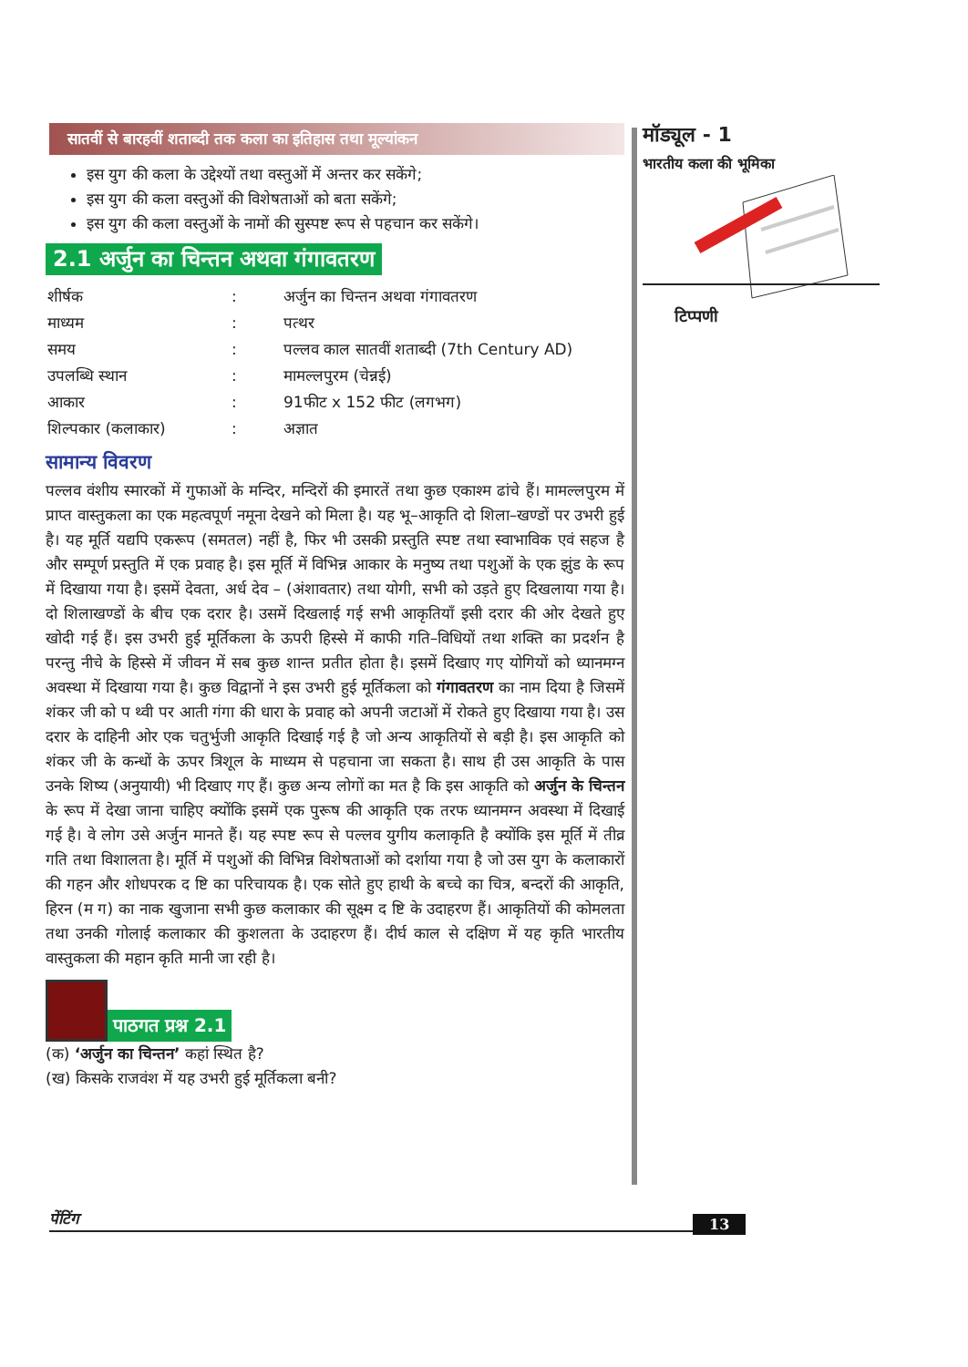सातवीं से बारहवीं शताब्दी तक कला का इतिहास तथा मूल्यांकन
इस युग की कला के उद्देश्यों तथा वस्तुओं में अन्तर कर सकेंगे;
इस युग की कला वस्तुओं की विशेषताओं को बता सकेंगे;
इस युग की कला वस्तुओं के नामों की सुस्पष्ट रूप से पहचान कर सकेंगे।
2.1 अर्जुन का चिन्तन अथवा गंगावतरण
| शीर्षक | : | अर्जुन का चिन्तन अथवा गंगावतरण |
| माध्यम | : | पत्थर |
| समय | : | पल्लव काल सातवीं शताब्दी (7th Century AD) |
| उपलब्धि स्थान | : | मामल्लपुरम (चेन्नई) |
| आकार | : | 91फीट x 152 फीट (लगभग) |
| शिल्पकार (कलाकार) | : | अज्ञात |
सामान्य विवरण
पल्लव वंशीय स्मारकों में गुफाओं के मन्दिर, मन्दिरों की इमारतें तथा कुछ एकाश्म ढांचे हैं। मामल्लपुरम में प्राप्त वास्तुकला का एक महत्वपूर्ण नमूना देखने को मिला है। यह भू–आकृति दो शिला–खण्डों पर उभरी हुई है। यह मूर्ति यद्यपि एकरूप (समतल) नहीं है, फिर भी उसकी प्रस्तुति स्पष्ट तथा स्वाभाविक एवं सहज है और सम्पूर्ण प्रस्तुति में एक प्रवाह है। इस मूर्ति में विभिन्न आकार के मनुष्य तथा पशुओं के एक झुंड के रूप में दिखाया गया है। इसमें देवता, अर्ध देव – (अंशावतार) तथा योगी, सभी को उड़ते हुए दिखलाया गया है। दो शिलाखण्डों के बीच एक दरार है। उसमें दिखलाई गई सभी आकृतियाँ इसी दरार की ओर देखते हुए खोदी गई हैं। इस उभरी हुई मूर्तिकला के ऊपरी हिस्से में काफी गति–विधियों तथा शक्ति का प्रदर्शन है परन्तु नीचे के हिस्से में जीवन में सब कुछ शान्त प्रतीत होता है। इसमें दिखाए गए योगियों को ध्यानमग्न अवस्था में दिखाया गया है। कुछ विद्वानों ने इस उभरी हुई मूर्तिकला को गंगावतरण का नाम दिया है जिसमें शंकर जी को प थ्वी पर आती गंगा की धारा के प्रवाह को अपनी जटाओं में रोकते हुए दिखाया गया है। उस दरार के दाहिनी ओर एक चतुर्भुजी आकृति दिखाई गई है जो अन्य आकृतियों से बड़ी है। इस आकृति को शंकर जी के कन्धों के ऊपर त्रिशूल के माध्यम से पहचाना जा सकता है। साथ ही उस आकृति के पास उनके शिष्य (अनुयायी) भी दिखाए गए हैं। कुछ अन्य लोगों का मत है कि इस आकृति को अर्जुन के चिन्तन के रूप में देखा जाना चाहिए क्योंकि इसमें एक पुरूष की आकृति एक तरफ ध्यानमग्न अवस्था में दिखाई गई है। वे लोग उसे अर्जुन मानते हैं। यह स्पष्ट रूप से पल्लव युगीय कलाकृति है क्योंकि इस मूर्ति में तीव्र गति तथा विशालता है। मूर्ति में पशुओं की विभिन्न विशेषताओं को दर्शाया गया है जो उस युग के कलाकारों की गहन और शोधपरक द ष्टि का परिचायक है। एक सोते हुए हाथी के बच्चे का चित्र, बन्दरों की आकृति, हिरन (म ग) का नाक खुजाना सभी कुछ कलाकार की सूक्ष्म द ष्टि के उदाहरण हैं। आकृतियों की कोमलता तथा उनकी गोलाई कलाकार की कुशलता के उदाहरण हैं। दीर्घ काल से दक्षिण में यह कृति भारतीय वास्तुकला की महान कृति मानी जा रही है।
पाठगत प्रश्न 2.1
(क) ‘अर्जुन का चिन्तन’ कहां स्थित है?
(ख) किसके राजवंश में यह उभरी हुई मूर्तिकला बनी?
मॉड्यूल - 1
भारतीय कला की भूमिका
टिप्पणी
पेंटिंग 13